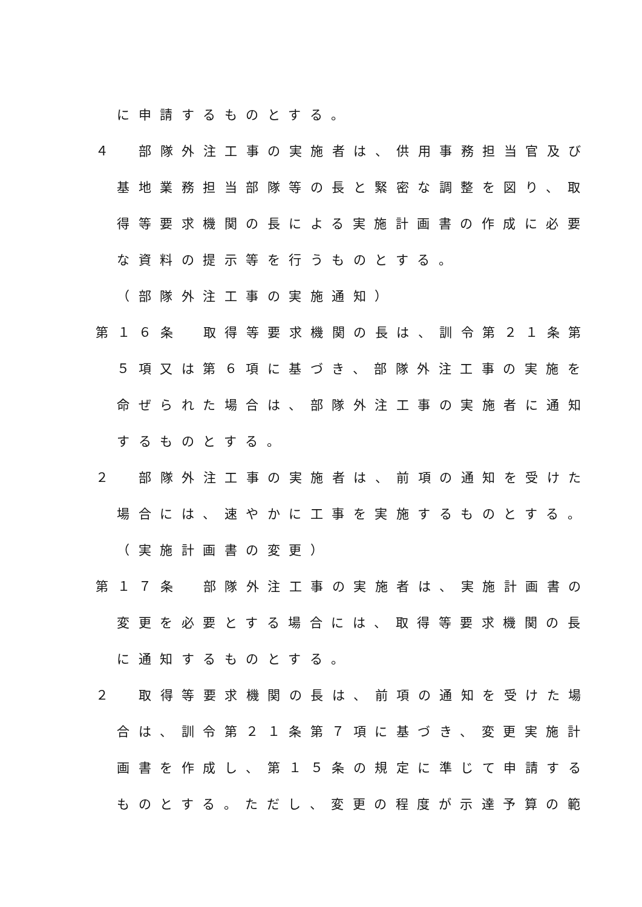に申請するものとする。
４　部隊外注工事の実施者は、供用事務担当官及び
基地業務担当部隊等の長と緊密な調整を図り、取
得等要求機関の長による実施計画書の作成に必要
な資料の提示等を行うものとする。
（部隊外注工事の実施通知）
第１６条　取得等要求機関の長は、訓令第２１条第
５項又は第６項に基づき、部隊外注工事の実施を
命ぜられた場合は、部隊外注工事の実施者に通知
するものとする。
２　部隊外注工事の実施者は、前項の通知を受けた
場合には、速やかに工事を実施するものとする。
（実施計画書の変更）
第１７条　部隊外注工事の実施者は、実施計画書の
変更を必要とする場合には、取得等要求機関の長
に通知するものとする。
２　取得等要求機関の長は、前項の通知を受けた場
合は、訓令第２１条第７項に基づき、変更実施計
画書を作成し、第１５条の規定に準じて申請する
ものとする。ただし、変更の程度が示達予算の範